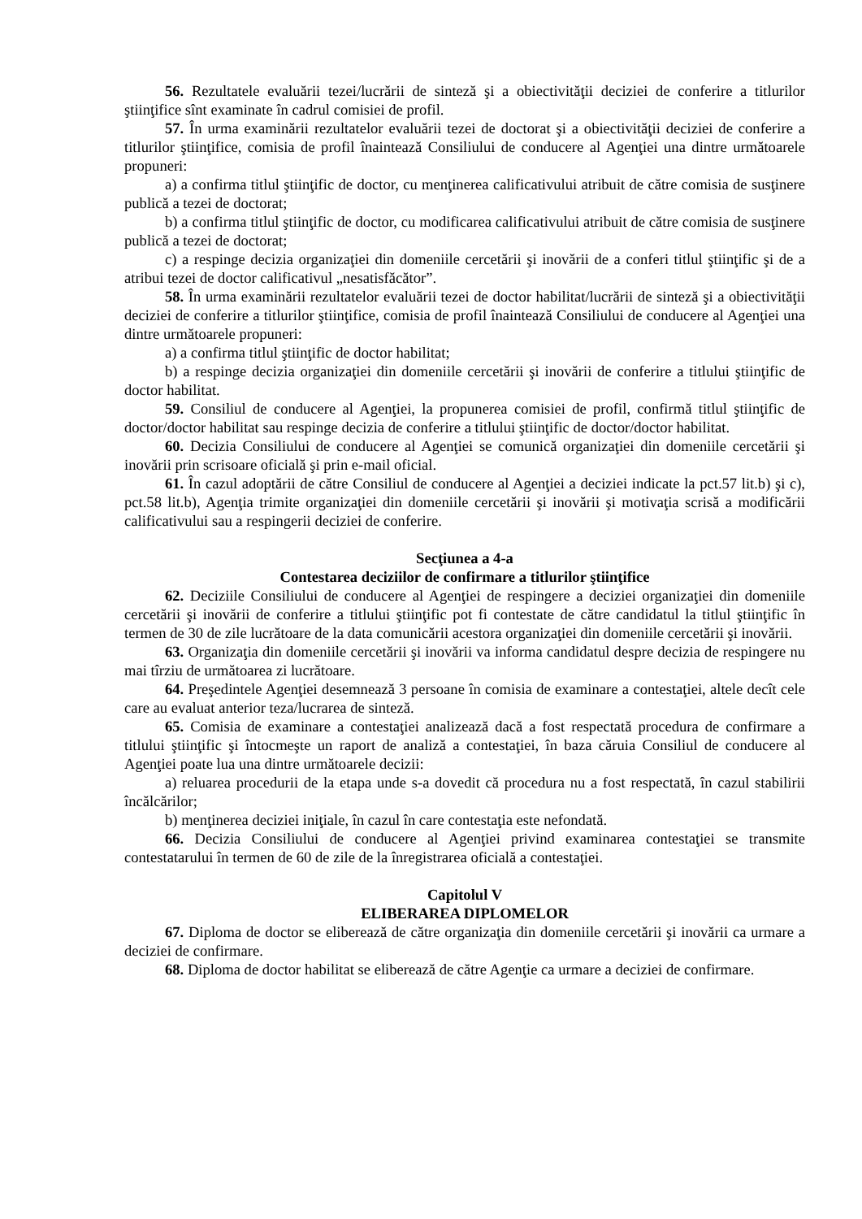56. Rezultatele evaluării tezei/lucrării de sinteză şi a obiectivităţii deciziei de conferire a titlurilor ştiinţifice sînt examinate în cadrul comisiei de profil.
57. În urma examinării rezultatelor evaluării tezei de doctorat şi a obiectivităţii deciziei de conferire a titlurilor ştiinţifice, comisia de profil înaintează Consiliului de conducere al Agenţiei una dintre următoarele propuneri:
a) a confirma titlul ştiinţific de doctor, cu menţinerea calificativului atribuit de către comisia de susţinere publică a tezei de doctorat;
b) a confirma titlul ştiinţific de doctor, cu modificarea calificativului atribuit de către comisia de susţinere publică a tezei de doctorat;
c) a respinge decizia organizaţiei din domeniile cercetării şi inovării de a conferi titlul ştiinţific şi de a atribui tezei de doctor calificativul „nesatisfăcător”.
58. În urma examinării rezultatelor evaluării tezei de doctor habilitat/lucrării de sinteză şi a obiectivităţii deciziei de conferire a titlurilor ştiinţifice, comisia de profil înaintează Consiliului de conducere al Agenţiei una dintre următoarele propuneri:
a) a confirma titlul ştiinţific de doctor habilitat;
b) a respinge decizia organizaţiei din domeniile cercetării şi inovării de conferire a titlului ştiinţific de doctor habilitat.
59. Consiliul de conducere al Agenţiei, la propunerea comisiei de profil, confirmă titlul ştiinţific de doctor/doctor habilitat sau respinge decizia de conferire a titlului ştiinţific de doctor/doctor habilitat.
60. Decizia Consiliului de conducere al Agenţiei se comunică organizaţiei din domeniile cercetării şi inovării prin scrisoare oficială şi prin e-mail oficial.
61. În cazul adoptării de către Consiliul de conducere al Agenţiei a deciziei indicate la pct.57 lit.b) şi c), pct.58 lit.b), Agenţia trimite organizaţiei din domeniile cercetării şi inovării şi motivaţia scrisă a modificării calificativului sau a respingerii deciziei de conferire.
Secţiunea a 4-a
Contestarea deciziilor de confirmare a titlurilor ştiinţifice
62. Deciziile Consiliului de conducere al Agenţiei de respingere a deciziei organizaţiei din domeniile cercetării şi inovării de conferire a titlului ştiinţific pot fi contestate de către candidatul la titlul ştiinţific în termen de 30 de zile lucrătoare de la data comunicării acestora organizaţiei din domeniile cercetării şi inovării.
63. Organizaţia din domeniile cercetării şi inovării va informa candidatul despre decizia de respingere nu mai tîrziu de următoarea zi lucrătoare.
64. Preşedintele Agenţiei desemnează 3 persoane în comisia de examinare a contestaţiei, altele decît cele care au evaluat anterior teza/lucrarea de sinteză.
65. Comisia de examinare a contestaţiei analizează dacă a fost respectată procedura de confirmare a titlului ştiinţific şi întocmeşte un raport de analiză a contestaţiei, în baza căruia Consiliul de conducere al Agenţiei poate lua una dintre următoarele decizii:
a) reluarea procedurii de la etapa unde s-a dovedit că procedura nu a fost respectată, în cazul stabilirii încălcărilor;
b) menţinerea deciziei iniţiale, în cazul în care contestaţia este nefondată.
66. Decizia Consiliului de conducere al Agenţiei privind examinarea contestaţiei se transmite contestatarului în termen de 60 de zile de la înregistrarea oficială a contestaţiei.
Capitolul V
ELIBERAREA DIPLOMELOR
67. Diploma de doctor se eliberează de către organizaţia din domeniile cercetării şi inovării ca urmare a deciziei de confirmare.
68. Diploma de doctor habilitat se eliberează de către Agenţie ca urmare a deciziei de confirmare.